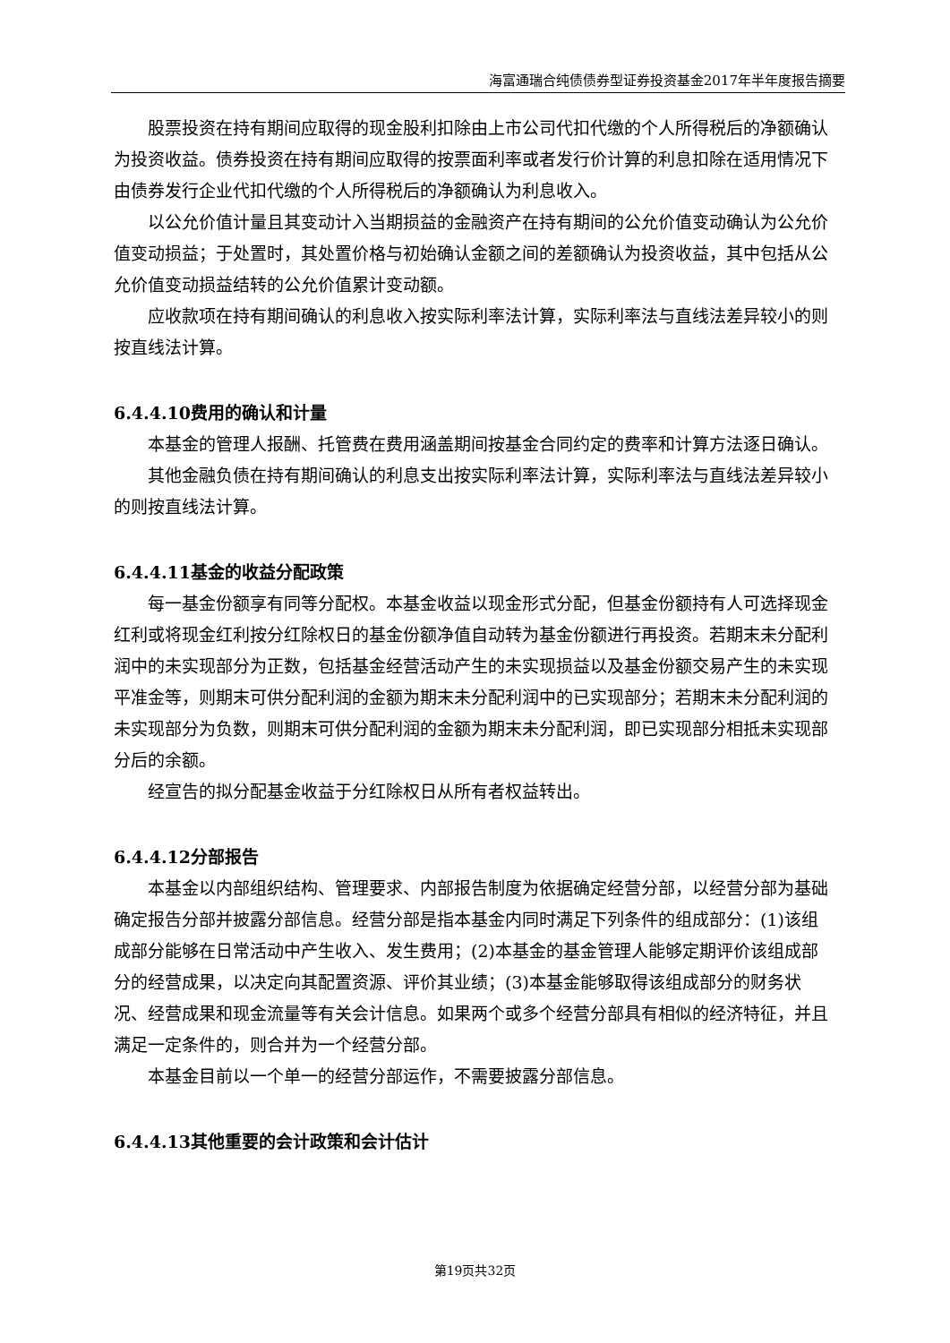海富通瑞合纯债债券型证券投资基金2017年半年度报告摘要
股票投资在持有期间应取得的现金股利扣除由上市公司代扣代缴的个人所得税后的净额确认为投资收益。债券投资在持有期间应取得的按票面利率或者发行价计算的利息扣除在适用情况下由债券发行企业代扣代缴的个人所得税后的净额确认为利息收入。
以公允价值计量且其变动计入当期损益的金融资产在持有期间的公允价值变动确认为公允价值变动损益；于处置时，其处置价格与初始确认金额之间的差额确认为投资收益，其中包括从公允价值变动损益结转的公允价值累计变动额。
应收款项在持有期间确认的利息收入按实际利率法计算，实际利率法与直线法差异较小的则按直线法计算。
6.4.4.10费用的确认和计量
本基金的管理人报酬、托管费在费用涵盖期间按基金合同约定的费率和计算方法逐日确认。
其他金融负债在持有期间确认的利息支出按实际利率法计算，实际利率法与直线法差异较小的则按直线法计算。
6.4.4.11基金的收益分配政策
每一基金份额享有同等分配权。本基金收益以现金形式分配，但基金份额持有人可选择现金红利或将现金红利按分红除权日的基金份额净值自动转为基金份额进行再投资。若期末未分配利润中的未实现部分为正数，包括基金经营活动产生的未实现损益以及基金份额交易产生的未实现平准金等，则期末可供分配利润的金额为期末未分配利润中的已实现部分；若期末未分配利润的未实现部分为负数，则期末可供分配利润的金额为期末未分配利润，即已实现部分相抵未实现部分后的余额。
经宣告的拟分配基金收益于分红除权日从所有者权益转出。
6.4.4.12分部报告
本基金以内部组织结构、管理要求、内部报告制度为依据确定经营分部，以经营分部为基础确定报告分部并披露分部信息。经营分部是指本基金内同时满足下列条件的组成部分：(1)该组成部分能够在日常活动中产生收入、发生费用；(2)本基金的基金管理人能够定期评价该组成部分的经营成果，以决定向其配置资源、评价其业绩；(3)本基金能够取得该组成部分的财务状况、经营成果和现金流量等有关会计信息。如果两个或多个经营分部具有相似的经济特征，并且满足一定条件的，则合并为一个经营分部。
本基金目前以一个单一的经营分部运作，不需要披露分部信息。
6.4.4.13其他重要的会计政策和会计估计
第19页共32页